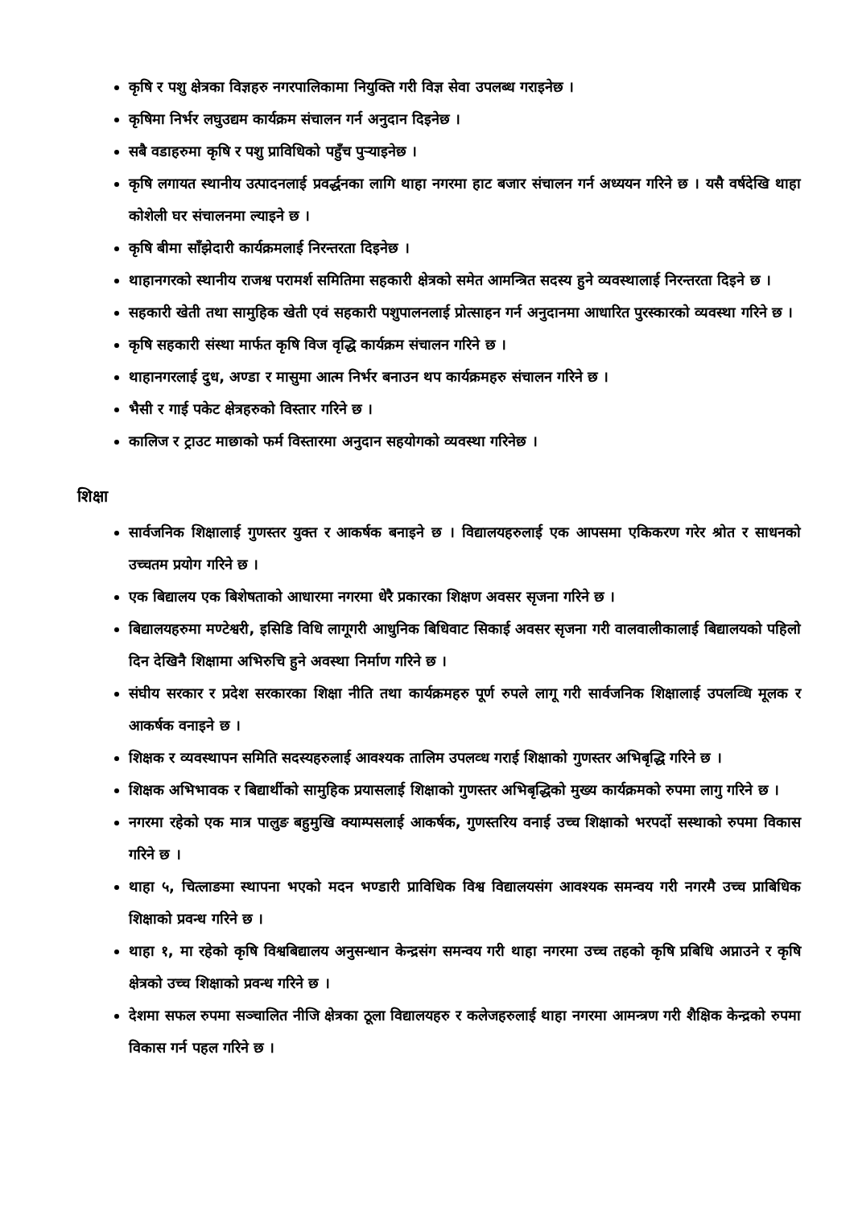कृषि र पशु क्षेत्रका विज्ञहरु नगरपालिकामा नियुक्ति गरी विज्ञ सेवा उपलब्ध गराइनेछ ।
कृषिमा निर्भर लघुउद्यम कार्यक्रम संचालन गर्न अनुदान दिइनेछ ।
सबै वडाहरुमा कृषि र पशु प्राविधिको पहुँच पुऱ्याइनेछ ।
कृषि लगायत स्थानीय उत्पादनलाई प्रवर्द्धनका लागि थाहा नगरमा हाट बजार संचालन गर्न अध्ययन गरिने छ । यसै वर्षदेखि थाहा कोशेली घर संचालनमा ल्याइने छ ।
कृषि बीमा साँझेदारी कार्यक्रमलाई निरन्तरता दिइनेछ ।
थाहानगरको स्थानीय राजश्व परामर्श समितिमा सहकारी क्षेत्रको समेत आमन्त्रित सदस्य हुने व्यवस्थालाई निरन्तरता दिइने छ ।
सहकारी खेती तथा सामुहिक खेती एवं सहकारी पशुपालनलाई प्रोत्साहन गर्न अनुदानमा आधारित पुरस्कारको व्यवस्था गरिने छ ।
कृषि सहकारी संस्था मार्फत कृषि विज वृद्धि कार्यक्रम संचालन गरिने छ ।
थाहानगरलाई दुध, अण्डा र मासुमा आत्म निर्भर बनाउन थप कार्यक्रमहरु संचालन गरिने छ ।
भैसी र गाई पकेट क्षेत्रहरुको विस्तार गरिने छ ।
कालिज र ट्राउट माछाको फर्म विस्तारमा अनुदान सहयोगको व्यवस्था गरिनेछ ।
शिक्षा
सार्वजनिक शिक्षालाई गुणस्तर युक्त र आकर्षक बनाइने छ । विद्यालयहरुलाई एक आपसमा एकिकरण गरेर श्रोत र साधनको उच्चतम प्रयोग गरिने छ ।
एक बिद्यालय एक बिशेषताको आधारमा नगरमा धेरै प्रकारका शिक्षण अवसर सृजना गरिने छ ।
बिद्यालयहरुमा मण्टेश्वरी, इसिडि विधि लागूगरी आधुनिक बिधिवाट सिकाई अवसर सृजना गरी वालवालीकालाई बिद्यालयको पहिलो दिन देखिनै शिक्षामा अभिरुचि हुने अवस्था निर्माण गरिने छ ।
संघीय सरकार र प्रदेश सरकारका शिक्षा नीति तथा कार्यक्रमहरु पूर्ण रुपले लागू गरी सार्वजनिक शिक्षालाई उपलव्धि मूलक र आकर्षक वनाइने छ ।
शिक्षक र व्यवस्थापन समिति सदस्यहरुलाई आवश्यक तालिम उपलव्ध गराई शिक्षाको गुणस्तर अभिबृद्धि गरिने छ ।
शिक्षक अभिभावक र बिद्यार्थीको सामुहिक प्रयासलाई शिक्षाको गुणस्तर अभिबृद्धिको मुख्य कार्यक्रमको रुपमा लागु गरिने छ ।
नगरमा रहेको एक मात्र पालुङ बहुमुखि क्याम्पसलाई आकर्षक, गुणस्तरिय वनाई उच्च शिक्षाको भरपर्दो सस्थाको रुपमा विकास गरिने छ ।
थाहा ५, चित्लाङमा स्थापना भएको मदन भण्डारी प्राविधिक विश्व विद्यालयसंग आवश्यक समन्वय गरी नगरमै उच्च प्राबिधिक शिक्षाको प्रवन्ध गरिने छ ।
थाहा १, मा रहेको कृषि विश्वबिद्यालय अनुसन्धान केन्द्रसंग समन्वय गरी थाहा नगरमा उच्च तहको कृषि प्रबिधि अप्नाउने र कृषि क्षेत्रको उच्च शिक्षाको प्रवन्ध गरिने छ ।
देशमा सफल रुपमा सञ्चालित नीजि क्षेत्रका ठूला विद्यालयहरु र कलेजहरुलाई थाहा नगरमा आमन्त्रण गरी शैक्षिक केन्द्रको रुपमा विकास गर्न पहल गरिने छ ।